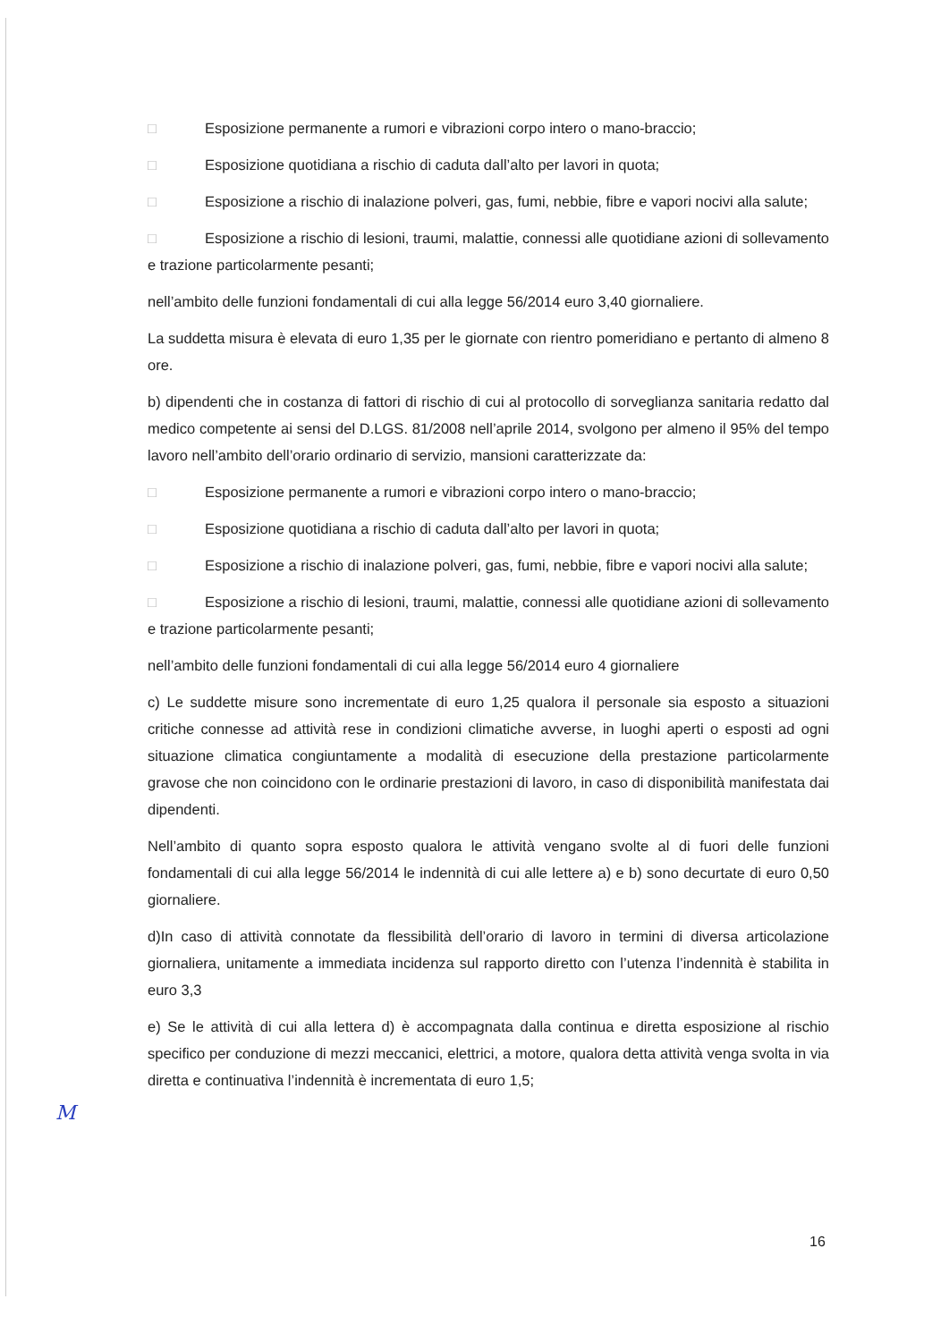M
□ Esposizione permanente a rumori e vibrazioni corpo intero o mano-braccio;
□ Esposizione quotidiana a rischio di caduta dall’alto per lavori in quota;
□ Esposizione a rischio di inalazione polveri, gas, fumi, nebbie, fibre e vapori nocivi alla salute;
□ Esposizione a rischio di lesioni, traumi, malattie, connessi alle quotidiane azioni di sollevamento e trazione particolarmente pesanti;
nell’ambito delle funzioni fondamentali di cui alla legge 56/2014 euro 3,40 giornaliere.
La suddetta misura è elevata di euro 1,35 per le giornate con rientro pomeridiano e pertanto di almeno 8 ore.
b) dipendenti che in costanza di fattori di rischio di cui al protocollo di sorveglianza sanitaria redatto dal medico competente ai sensi del D.LGS. 81/2008 nell’aprile 2014, svolgono per almeno il 95% del tempo lavoro nell’ambito dell’orario ordinario di servizio, mansioni caratterizzate da:
□ Esposizione permanente a rumori e vibrazioni corpo intero o mano-braccio;
□ Esposizione quotidiana a rischio di caduta dall’alto per lavori in quota;
□ Esposizione a rischio di inalazione polveri, gas, fumi, nebbie, fibre e vapori nocivi alla salute;
□ Esposizione a rischio di lesioni, traumi, malattie, connessi alle quotidiane azioni di sollevamento e trazione particolarmente pesanti;
nell’ambito delle funzioni fondamentali di cui alla legge 56/2014 euro 4 giornaliere
c) Le suddette misure sono incrementate di euro 1,25 qualora il personale sia esposto a situazioni critiche connesse ad attività rese in condizioni climatiche avverse, in luoghi aperti o esposti ad ogni situazione climatica congiuntamente a modalità di esecuzione della prestazione particolarmente gravose che non coincidono con le ordinarie prestazioni di lavoro, in caso di disponibilità manifestata dai dipendenti.
Nell’ambito di quanto sopra esposto qualora le attività vengano svolte al di fuori delle funzioni fondamentali di cui alla legge 56/2014 le indennità di cui alle lettere a) e b) sono decurtate di euro 0,50 giornaliere.
d)In caso di attività connotate da flessibilità dell’orario di lavoro in termini di diversa articolazione giornaliera, unitamente a immediata incidenza sul rapporto diretto con l’utenza l’indennità è stabilita in euro 3,3
e) Se le attività di cui alla lettera d) è accompagnata dalla continua e diretta esposizione al rischio specifico per conduzione di mezzi meccanici, elettrici, a motore, qualora detta attività venga svolta in via diretta e continuativa l’indennità è incrementata di euro 1,5;
16